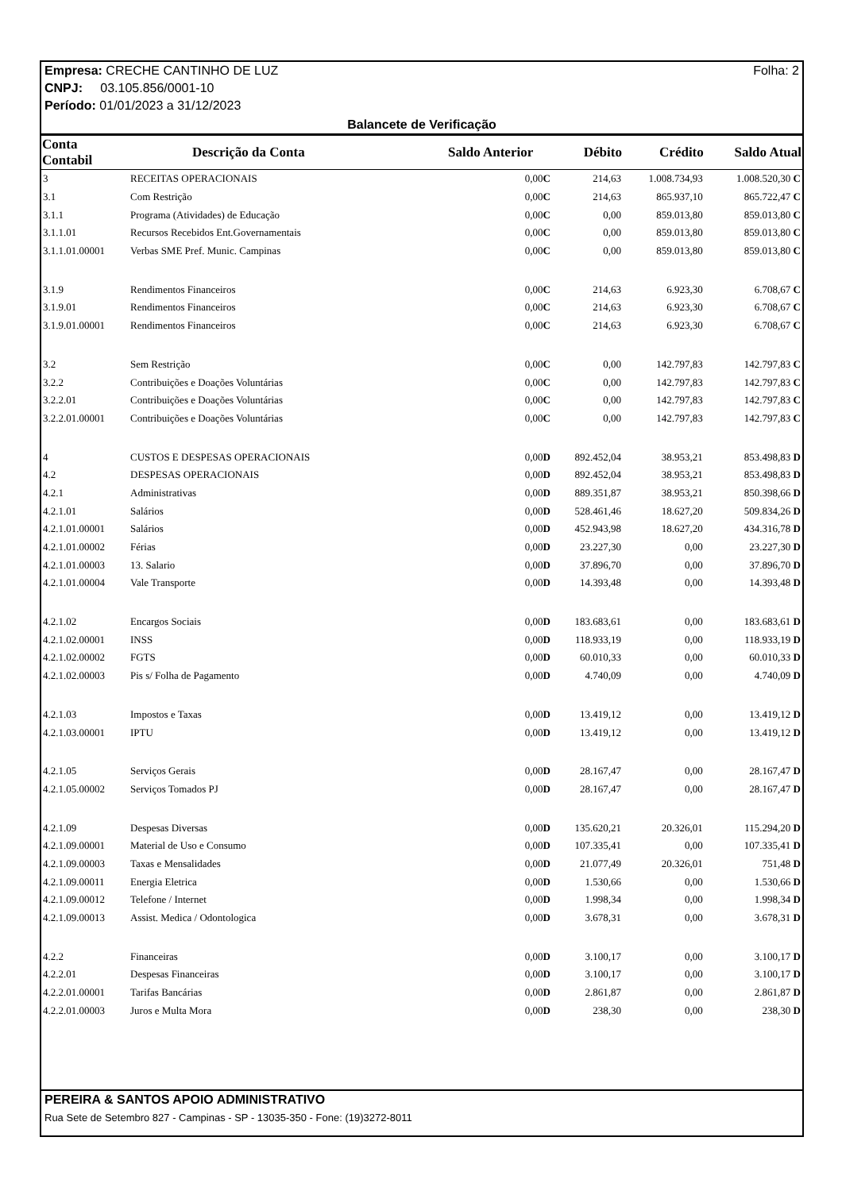Empresa: CRECHE CANTINHO DE LUZ Folha: 2
CNPJ: 03.105.856/0001-10
Período: 01/01/2023 a 31/12/2023
Balancete de Verificação
| Conta Contabil | Descrição da Conta | Saldo Anterior | Débito | Crédito | Saldo Atual |
| --- | --- | --- | --- | --- | --- |
| 3 | RECEITAS OPERACIONAIS | 0,00 C | 214,63 | 1.008.734,93 | 1.008.520,30 C |
| 3.1 | Com Restrição | 0,00 C | 214,63 | 865.937,10 | 865.722,47 C |
| 3.1.1 | Programa (Atividades) de Educação | 0,00 C | 0,00 | 859.013,80 | 859.013,80 C |
| 3.1.1.01 | Recursos Recebidos Ent.Governamentais | 0,00 C | 0,00 | 859.013,80 | 859.013,80 C |
| 3.1.1.01.00001 | Verbas SME Pref. Munic. Campinas | 0,00 C | 0,00 | 859.013,80 | 859.013,80 C |
| 3.1.9 | Rendimentos Financeiros | 0,00 C | 214,63 | 6.923,30 | 6.708,67 C |
| 3.1.9.01 | Rendimentos Financeiros | 0,00 C | 214,63 | 6.923,30 | 6.708,67 C |
| 3.1.9.01.00001 | Rendimentos Financeiros | 0,00 C | 214,63 | 6.923,30 | 6.708,67 C |
| 3.2 | Sem Restrição | 0,00 C | 0,00 | 142.797,83 | 142.797,83 C |
| 3.2.2 | Contribuições e Doações Voluntárias | 0,00 C | 0,00 | 142.797,83 | 142.797,83 C |
| 3.2.2.01 | Contribuições e Doações Voluntárias | 0,00 C | 0,00 | 142.797,83 | 142.797,83 C |
| 3.2.2.01.00001 | Contribuições e Doações Voluntárias | 0,00 C | 0,00 | 142.797,83 | 142.797,83 C |
| 4 | CUSTOS E DESPESAS OPERACIONAIS | 0,00 D | 892.452,04 | 38.953,21 | 853.498,83 D |
| 4.2 | DESPESAS OPERACIONAIS | 0,00 D | 892.452,04 | 38.953,21 | 853.498,83 D |
| 4.2.1 | Administrativas | 0,00 D | 889.351,87 | 38.953,21 | 850.398,66 D |
| 4.2.1.01 | Salários | 0,00 D | 528.461,46 | 18.627,20 | 509.834,26 D |
| 4.2.1.01.00001 | Salários | 0,00 D | 452.943,98 | 18.627,20 | 434.316,78 D |
| 4.2.1.01.00002 | Férias | 0,00 D | 23.227,30 | 0,00 | 23.227,30 D |
| 4.2.1.01.00003 | 13. Salario | 0,00 D | 37.896,70 | 0,00 | 37.896,70 D |
| 4.2.1.01.00004 | Vale Transporte | 0,00 D | 14.393,48 | 0,00 | 14.393,48 D |
| 4.2.1.02 | Encargos Sociais | 0,00 D | 183.683,61 | 0,00 | 183.683,61 D |
| 4.2.1.02.00001 | INSS | 0,00 D | 118.933,19 | 0,00 | 118.933,19 D |
| 4.2.1.02.00002 | FGTS | 0,00 D | 60.010,33 | 0,00 | 60.010,33 D |
| 4.2.1.02.00003 | Pis s/ Folha de Pagamento | 0,00 D | 4.740,09 | 0,00 | 4.740,09 D |
| 4.2.1.03 | Impostos e Taxas | 0,00 D | 13.419,12 | 0,00 | 13.419,12 D |
| 4.2.1.03.00001 | IPTU | 0,00 D | 13.419,12 | 0,00 | 13.419,12 D |
| 4.2.1.05 | Serviços Gerais | 0,00 D | 28.167,47 | 0,00 | 28.167,47 D |
| 4.2.1.05.00002 | Serviços Tomados PJ | 0,00 D | 28.167,47 | 0,00 | 28.167,47 D |
| 4.2.1.09 | Despesas Diversas | 0,00 D | 135.620,21 | 20.326,01 | 115.294,20 D |
| 4.2.1.09.00001 | Material de Uso e Consumo | 0,00 D | 107.335,41 | 0,00 | 107.335,41 D |
| 4.2.1.09.00003 | Taxas e Mensalidades | 0,00 D | 21.077,49 | 20.326,01 | 751,48 D |
| 4.2.1.09.00011 | Energia Eletrica | 0,00 D | 1.530,66 | 0,00 | 1.530,66 D |
| 4.2.1.09.00012 | Telefone / Internet | 0,00 D | 1.998,34 | 0,00 | 1.998,34 D |
| 4.2.1.09.00013 | Assist. Medica / Odontologica | 0,00 D | 3.678,31 | 0,00 | 3.678,31 D |
| 4.2.2 | Financeiras | 0,00 D | 3.100,17 | 0,00 | 3.100,17 D |
| 4.2.2.01 | Despesas Financeiras | 0,00 D | 3.100,17 | 0,00 | 3.100,17 D |
| 4.2.2.01.00001 | Tarifas Bancárias | 0,00 D | 2.861,87 | 0,00 | 2.861,87 D |
| 4.2.2.01.00003 | Juros e Multa Mora | 0,00 D | 238,30 | 0,00 | 238,30 D |
PEREIRA & SANTOS APOIO ADMINISTRATIVO
Rua Sete de Setembro 827 - Campinas - SP - 13035-350 - Fone: (19)3272-8011